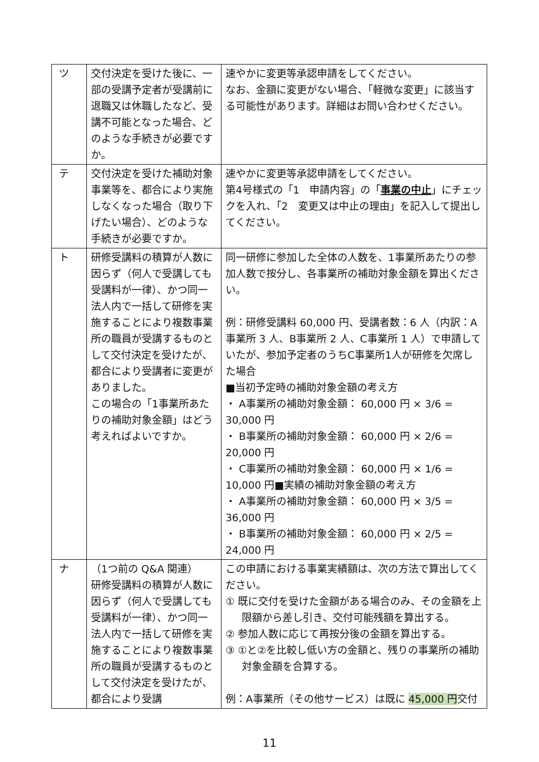| ツ | 交付決定を受けた後に、一部の受講予定者が受講前に退職又は休職したなど、受講不可能となった場合、どのような手続きが必要ですか。 | 速やかに変更等承認申請をしてください。 なお、金額に変更がない場合、「軽微な変更」に該当する可能性があります。詳細はお問い合わせください。 |
| テ | 交付決定を受けた補助対象事業等を、都合により実施しなくなった場合（取り下げたい場合）、どのような手続きが必要ですか。 | 速やかに変更等承認申請をしてください。 第4号様式の「1 申請内容」の「 事業の中止 」にチェックを入れ、「2 変更又は中止の理由」を記入して提出してください。 |
| ト | 研修受講料の積算が人数に因らず（何人で受講しても受講料が一律）、かつ同一法人内で一括して研修を実施することにより複数事業所の職員が受講するものとして交付決定を受けたが、都合により受講者に変更がありました。 この場合の「1事業所あたりの補助対象金額」はどう考えればよいですか。 | 同一研修に参加した全体の人数を、1事業所あたりの参加人数で按分し、各事業所の補助対象金額を算出ください。 例：研修受講料 60,000 円、受講者数：6 人（内訳：A事業所 3 人、B事業所 2 人、C事業所 1 人）で申請していたが、参加予定者のうちC事業所1人が研修を欠席した場合 ■当初予定時の補助対象金額の考え方 ・ A事業所の補助対象金額： 60,000 円 × 3/6 = 30,000 円 ・ B事業所の補助対象金額： 60,000 円 × 2/6 = 20,000 円 ・ C事業所の補助対象金額： 60,000 円 × 1/6 = 10,000 円■実績の補助対象金額の考え方 ・ A事業所の補助対象金額： 60,000 円 × 3/5 = 36,000 円 ・ B事業所の補助対象金額： 60,000 円 × 2/5 = 24,000 円 |
| ナ | （1つ前の Q&A 関連） 研修受講料の積算が人数に因らず（何人で受講しても受講料が一律）、かつ同一法人内で一括して研修を実施することにより複数事業所の職員が受講するものとして交付決定を受けたが、都合により受講 | この申請における事業実績額は、次の方法で算出してください。 ① 既に交付を受けた金額がある場合のみ、その金額を上限額から差し引き、交付可能残額を算出する。 ② 参加人数に応じて再按分後の金額を算出する。 ③ ①と②を比較し低い方の金額と、残りの事業所の補助対象金額を合算する。 例：A事業所（その他サービス）は既に 45,000 円 交付 |
11